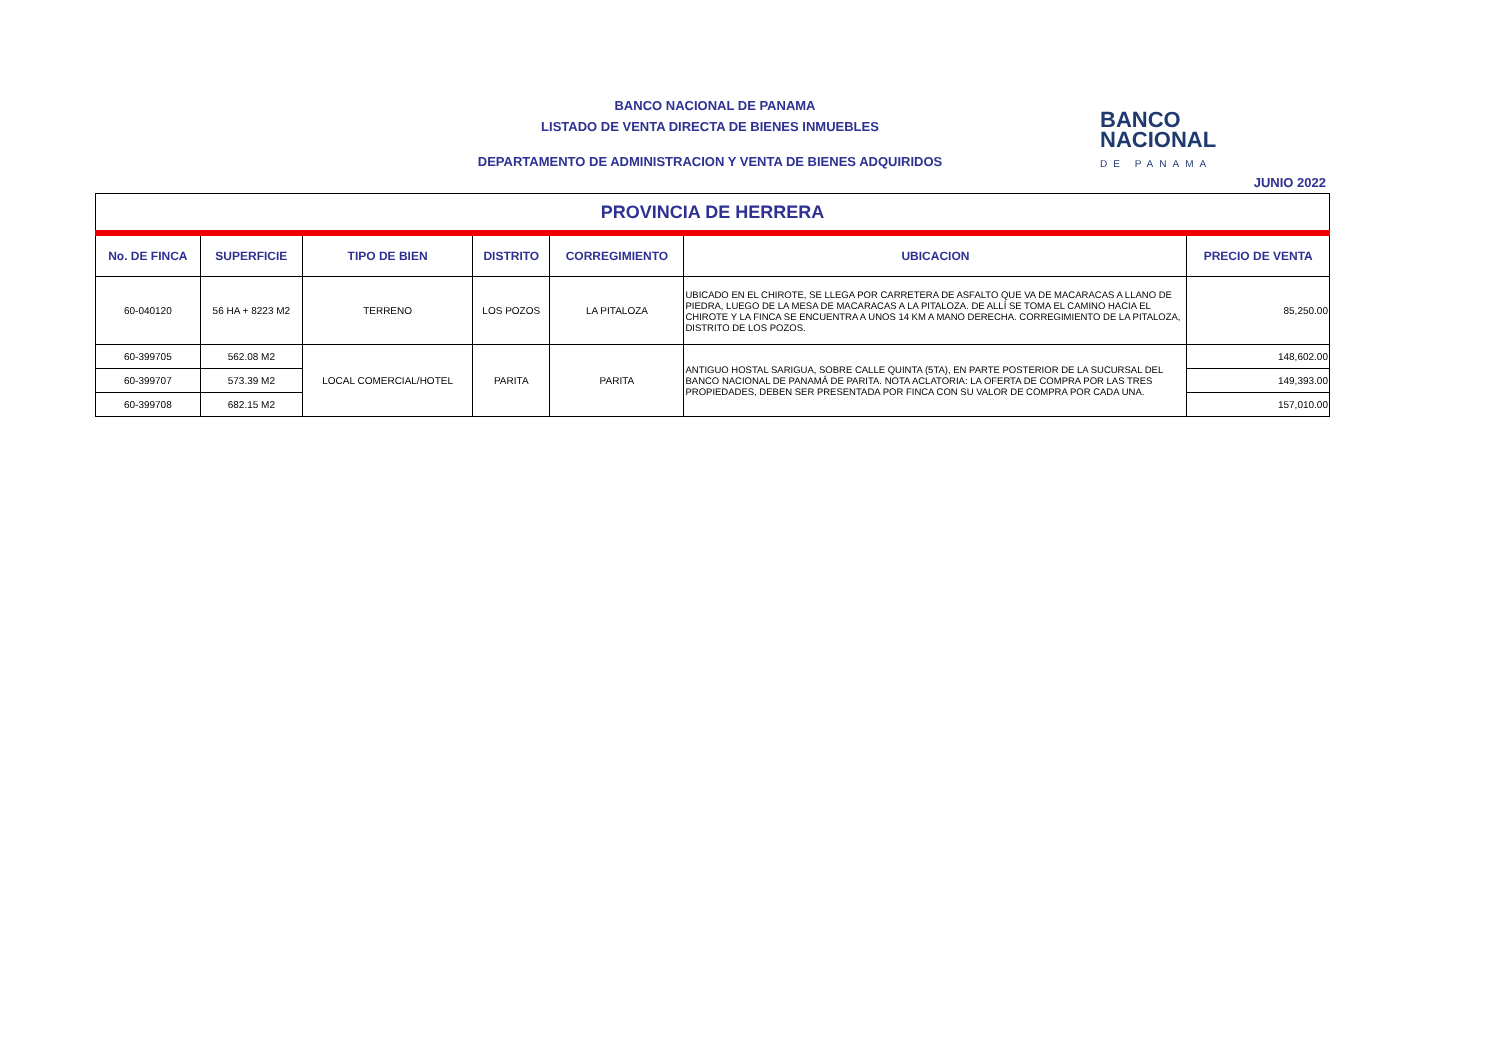BANCO NACIONAL DE PANAMA
LISTADO DE VENTA DIRECTA DE BIENES INMUEBLES
DEPARTAMENTO DE ADMINISTRACION Y VENTA DE BIENES ADQUIRIDOS
JUNIO 2022
BANCO
NACIONAL
DE PANAMA
| PROVINCIA DE HERRERA | | | | | | |
| No. DE FINCA | SUPERFICIE | TIPO DE BIEN | DISTRITO | CORREGIMIENTO | UBICACION | PRECIO DE VENTA |
| 60-040120 | 56 HA + 8223 M2 | TERRENO | LOS POZOS | LA PITALOZA | UBICADO EN EL CHIROTE, SE LLEGA POR CARRETERA DE ASFALTO QUE VA DE MACARACAS A LLANO DE PIEDRA, LUEGO DE LA MESA DE MACARACAS A LA PITALOZA. DE ALLÍ SE TOMA EL CAMINO HACIA EL CHIROTE Y LA FINCA SE ENCUENTRA A UNOS 14 KM A MANO DERECHA. CORREGIMIENTO DE LA PITALOZA, DISTRITO DE LOS POZOS. | 85,250.00 |
| 60-399705 | 562.08 M2 | LOCAL COMERCIAL/HOTEL | PARITA | PARITA | ANTIGUO HOSTAL SARIGUA, SOBRE CALLE QUINTA (5TA), EN PARTE POSTERIOR DE LA SUCURSAL DEL BANCO NACIONAL DE PANAMÁ DE PARITA. NOTA ACLATORIA: LA OFERTA DE COMPRA POR LAS TRES PROPIEDADES, DEBEN SER PRESENTADA POR FINCA CON SU VALOR DE COMPRA POR CADA UNA. | 148,602.00 |
| 60-399707 | 573.39 M2 | | | | | 149,393.00 |
| 60-399708 | 682.15 M2 | | | | | 157,010.00 |